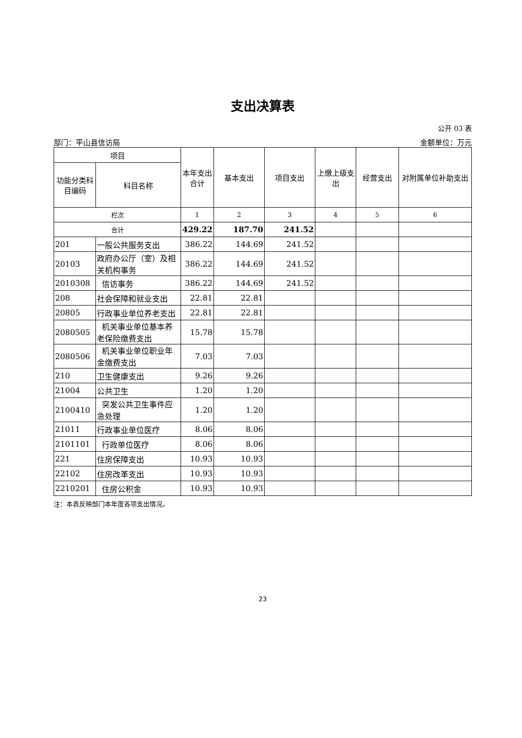支出决算表
公开 03 表
部门：平山县信访局 金额单位：万元
| 项目 | | 本年支出合计 | 基本支出 | 项目支出 | 上缴上级支出 | 经营支出 | 对附属单位补助支出 |
| --- | --- | --- | --- | --- | --- | --- | --- |
| 功能分类科目编码 | 科目名称 | | | | | | |
| 栏次 | | 1 | 2 | 3 | 4 | 5 | 6 |
| 合计 | | 429.22 | 187.70 | 241.52 | | | |
| 201 | 一般公共服务支出 | 386.22 | 144.69 | 241.52 | | | |
| 20103 | 政府办公厅（室）及相关机构事务 | 386.22 | 144.69 | 241.52 | | | |
| 2010308 | 信访事务 | 386.22 | 144.69 | 241.52 | | | |
| 208 | 社会保障和就业支出 | 22.81 | 22.81 | | | | |
| 20805 | 行政事业单位养老支出 | 22.81 | 22.81 | | | | |
| 2080505 | 机关事业单位基本养老保险缴费支出 | 15.78 | 15.78 | | | | |
| 2080506 | 机关事业单位职业年金缴费支出 | 7.03 | 7.03 | | | | |
| 210 | 卫生健康支出 | 9.26 | 9.26 | | | | |
| 21004 | 公共卫生 | 1.20 | 1.20 | | | | |
| 2100410 | 突发公共卫生事件应急处理 | 1.20 | 1.20 | | | | |
| 21011 | 行政事业单位医疗 | 8.06 | 8.06 | | | | |
| 2101101 | 行政单位医疗 | 8.06 | 8.06 | | | | |
| 221 | 住房保障支出 | 10.93 | 10.93 | | | | |
| 22102 | 住房改革支出 | 10.93 | 10.93 | | | | |
| 2210201 | 住房公积金 | 10.93 | 10.93 | | | | |
注：本表反映部门本年度各项支出情况。
23